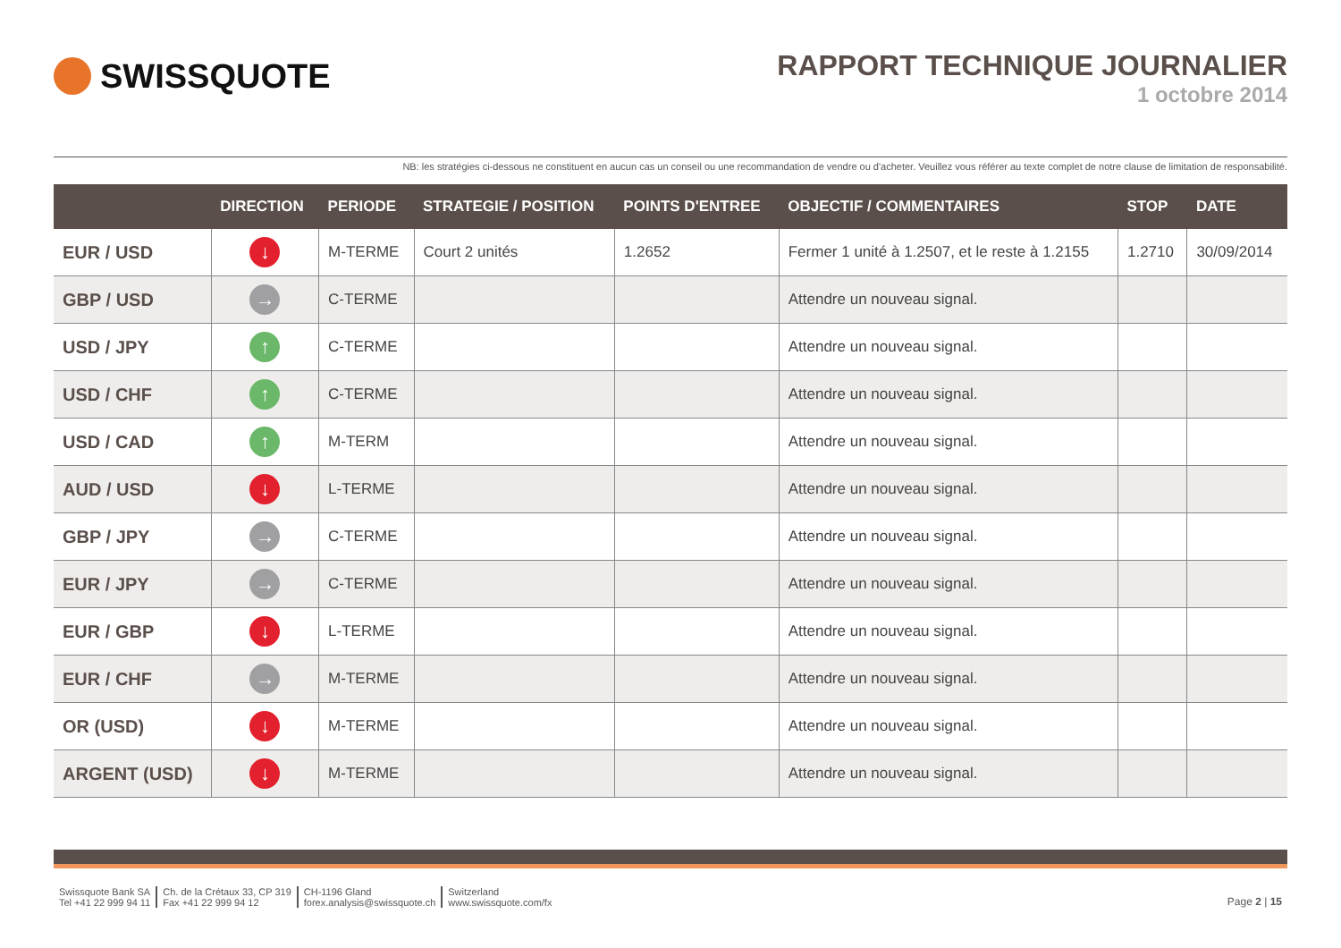SWISSQUOTE
RAPPORT TECHNIQUE JOURNALIER
1 octobre 2014
NB: les stratégies ci-dessous ne constituent en aucun cas un conseil ou une recommandation de vendre ou d'acheter. Veuillez vous référer au texte complet de notre clause de limitation de responsabilité.
| | DIRECTION | PERIODE | STRATEGIE / POSITION | POINTS D'ENTREE | OBJECTIF / COMMENTAIRES | STOP | DATE |
| --- | --- | --- | --- | --- | --- | --- | --- |
| EUR / USD | ↓ | M-TERME | Court 2 unités | 1.2652 | Fermer 1 unité à 1.2507, et le reste à 1.2155 | 1.2710 | 30/09/2014 |
| GBP / USD | → | C-TERME | | | Attendre un nouveau signal. | | |
| USD / JPY | ↑ | C-TERME | | | Attendre un nouveau signal. | | |
| USD / CHF | ↑ | C-TERME | | | Attendre un nouveau signal. | | |
| USD / CAD | ↑ | M-TERM | | | Attendre un nouveau signal. | | |
| AUD / USD | ↓ | L-TERME | | | Attendre un nouveau signal. | | |
| GBP / JPY | → | C-TERME | | | Attendre un nouveau signal. | | |
| EUR / JPY | → | C-TERME | | | Attendre un nouveau signal. | | |
| EUR / GBP | ↓ | L-TERME | | | Attendre un nouveau signal. | | |
| EUR / CHF | → | M-TERME | | | Attendre un nouveau signal. | | |
| OR (USD) | ↓ | M-TERME | | | Attendre un nouveau signal. | | |
| ARGENT (USD) | ↓ | M-TERME | | | Attendre un nouveau signal. | | |
Swissquote Bank SA
Tel +41 22 999 94 11
Ch. de la Crétaux 33, CP 319
Fax +41 22 999 94 12
CH-1196 Gland
forex.analysis@swissquote.ch
Switzerland
www.swissquote.com/fx
Page 2 | 15